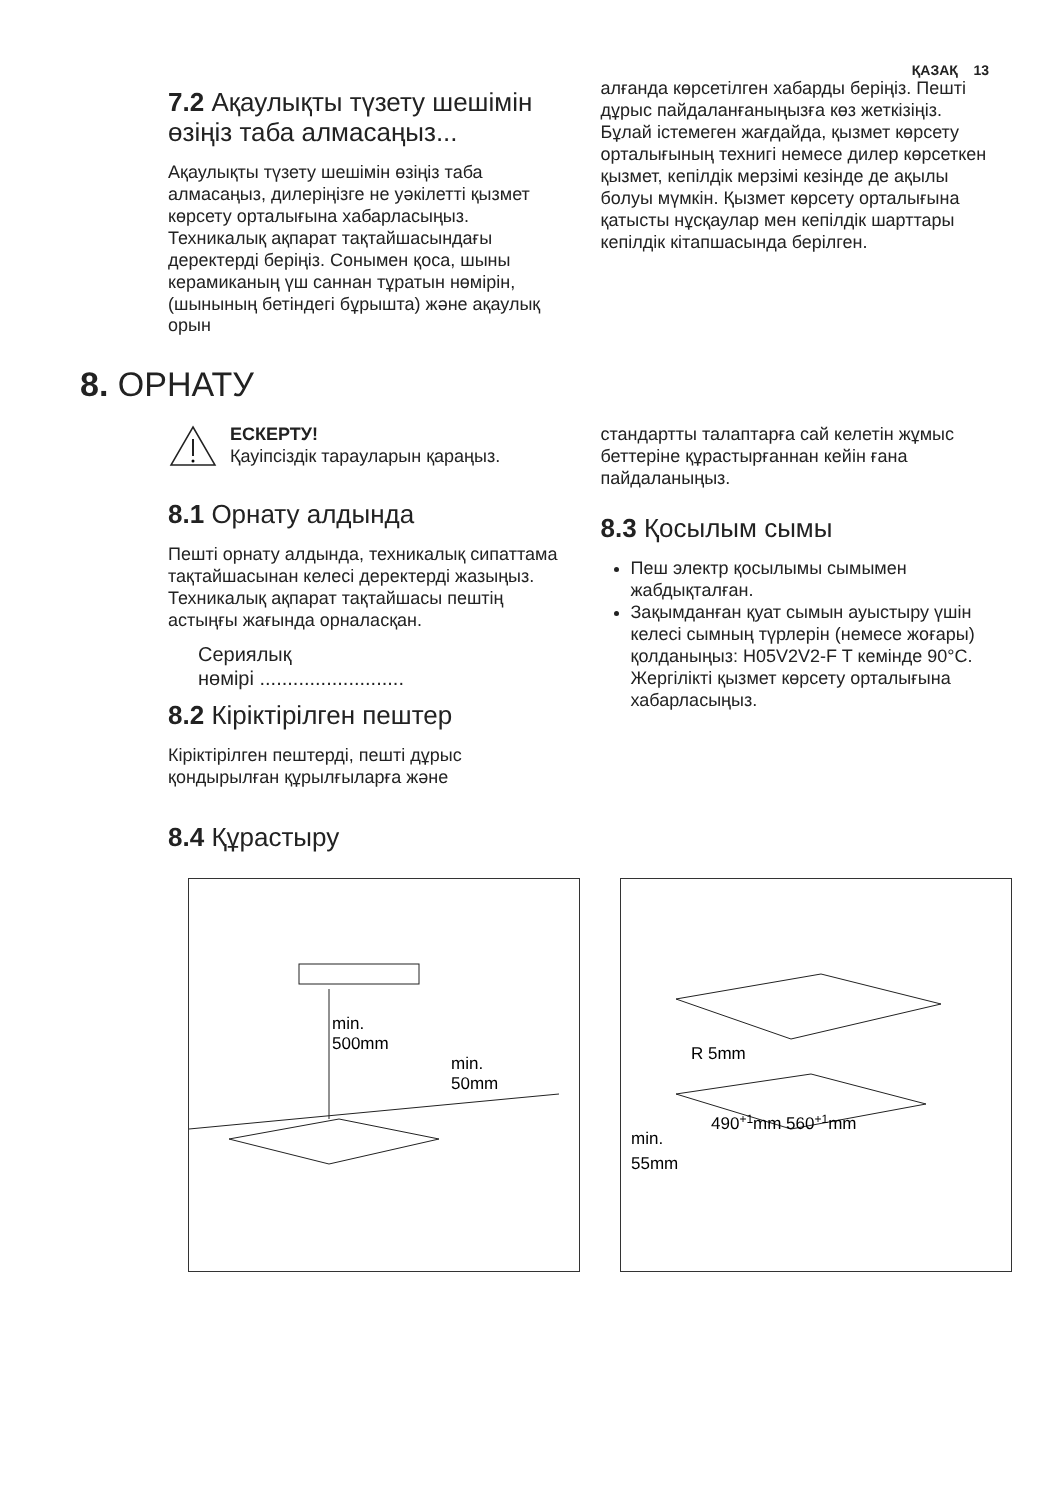ҚАЗАҚ 13
7.2 Ақаулықты түзету шешімін өзіңіз таба алмасаңыз...
Ақаулықты түзету шешімін өзіңіз таба алмасаңыз, дилеріңізге не уәкілетті қызмет көрсету орталығына хабарласыңыз. Техникалық ақпарат тақтайшасындағы деректерді беріңіз. Сонымен қоса, шыны керамиканың үш саннан тұратын нөмірін, (шынының бетіндегі бұрышта) және ақаулық орын
алғанда көрсетілген хабарды беріңіз. Пешті дұрыс пайдаланғаныңызға көз жеткізіңіз. Бұлай істемеген жағдайда, қызмет көрсету орталығының технигі немесе дилер көрсеткен қызмет, кепілдік мерзімі кезінде де ақылы болуы мүмкін. Қызмет көрсету орталығына қатысты нұсқаулар мен кепілдік шарттары кепілдік кітапшасында берілген.
8. ОРНАТУ
ЕСКЕРТУ!
Қауіпсіздік тарауларын қараңыз.
8.1 Орнату алдында
Пешті орнату алдында, техникалық сипаттама тақтайшасынан келесі деректерді жазыңыз. Техникалық ақпарат тақтайшасы пештің астыңғы жағында орналасқан.
Сериялық
нөмірі ..........................
8.2 Кіріктірілген пештер
Кіріктірілген пештерді, пешті дұрыс қондырылған құрылғыларға және
стандартты талаптарға сай келетін жұмыс беттеріне құрастырғаннан кейін ғана пайдаланыңыз.
8.3 Қосылым сымы
Пеш электр қосылымы сымымен жабдықталған.
Зақымданған қуат сымын ауыстыру үшін келесі сымның түрлерін (немесе жоғары) қолданыңыз: H05V2V2-F T кемінде 90°C. Жергілікті қызмет көрсету орталығына хабарласыңыз.
8.4 Құрастыру
min.
500mm
min.
50mm
R 5mm
490+1mm 560+1mm
min.
55mm